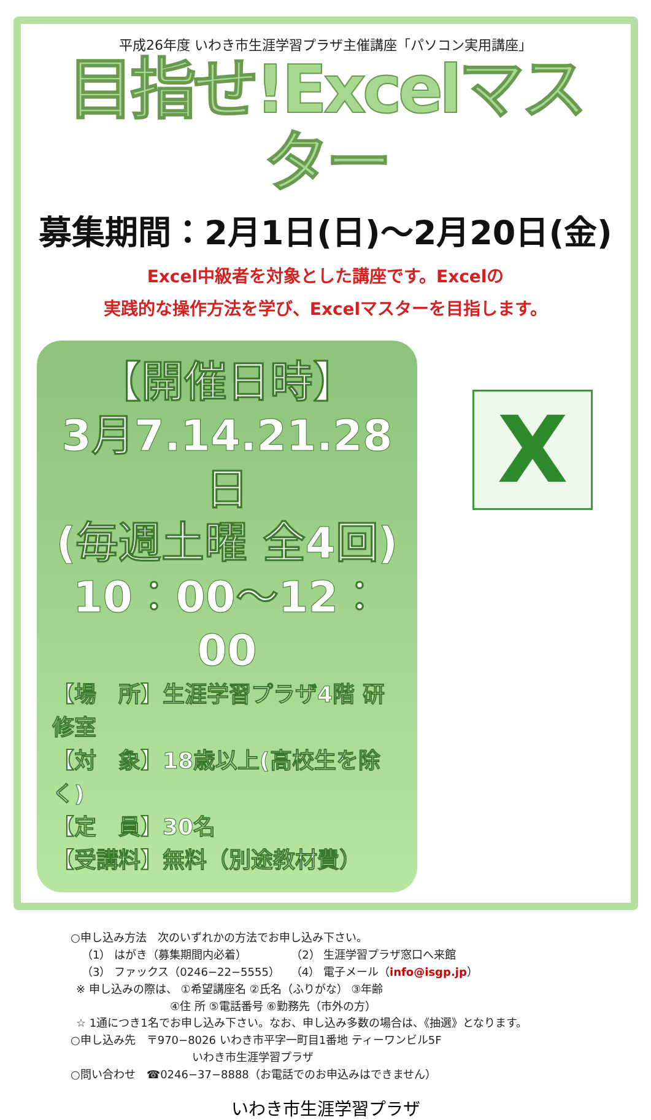平成26年度 いわき市生涯学習プラザ主催講座「パソコン実用講座」
目指せ!Excelマスター
募集期間：2月1日(日)～2月20日(金)
Excel中級者を対象とした講座です。Excelの
実践的な操作方法を学び、Excelマスターを目指します。
【開催日時】
3月7.14.21.28日
(毎週土曜 全4回)
10：00～12：00
【場　所】生涯学習プラザ4階 研修室
【対　象】18歳以上(高校生を除く)
【定　員】30名
【受講料】無料（別途教材費）
X
○申し込み方法　次のいずれかの方法でお申し込み下さい。
 （1） はがき（募集期間内必着）    （2） 生涯学習プラザ窓口へ来館
 （3） ファックス（0246−22−5555） （4） 電子メール（info@isgp.jp）
 ※ 申し込みの際は、 ①希望講座名 ②氏名（ふりがな） ③年齢
         ④住 所 ⑤電話番号 ⑥勤務先（市外の方）
 ☆ 1通につき1名でお申し込み下さい。なお、申し込み多数の場合は、《抽選》となります。
○申し込み先　〒970−8026 いわき市平字一町目1番地 ティーワンビル5F
           いわき市生涯学習プラザ
○問い合わせ　☎0246−37−8888（お電話でのお申込みはできません）
いわき市生涯学習プラザ